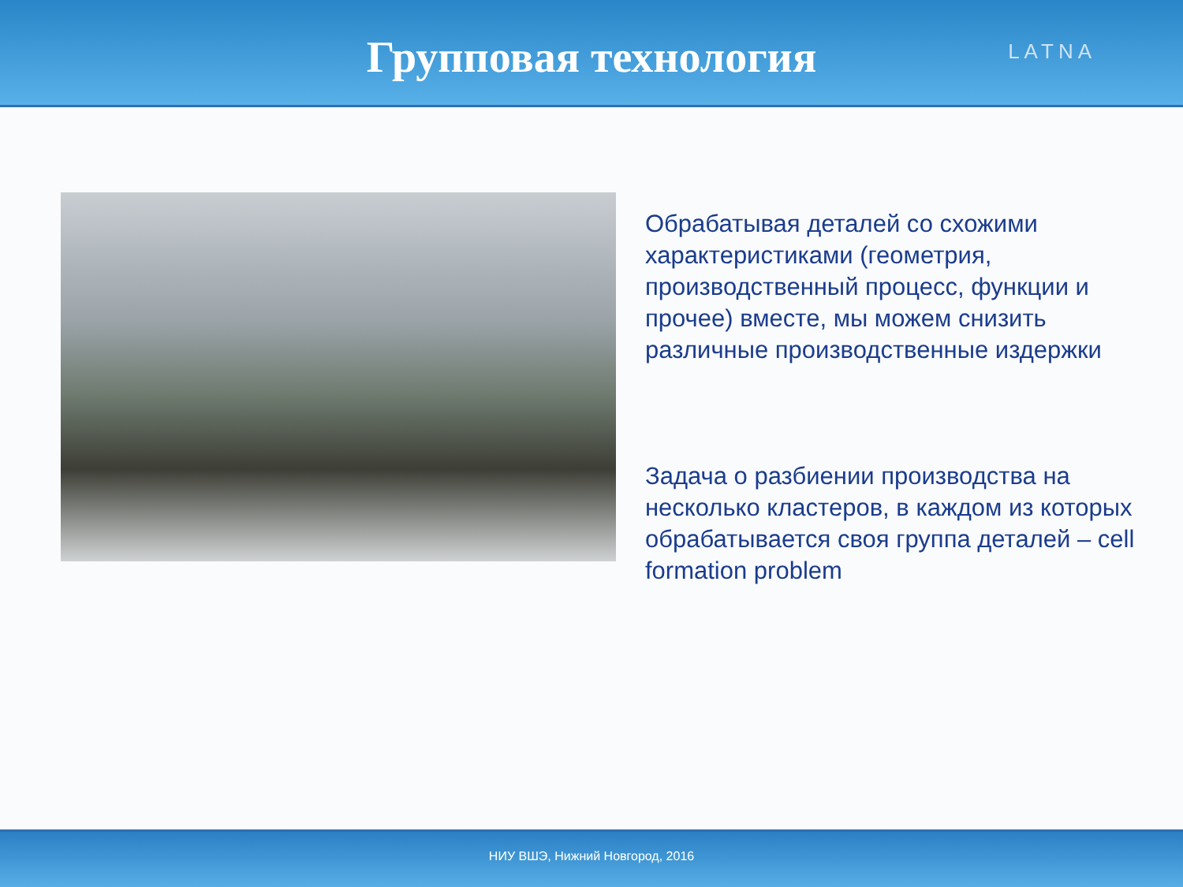Групповая технология
LATNA
Обрабатывая деталей со схожими характеристиками (геометрия, производственный процесс, функции и прочее) вместе, мы можем снизить различные производственные издержки
Задача о разбиении производства на несколько кластеров, в каждом из которых обрабатывается своя группа деталей – cell formation problem
НИУ ВШЭ, Нижний Новгород, 2016